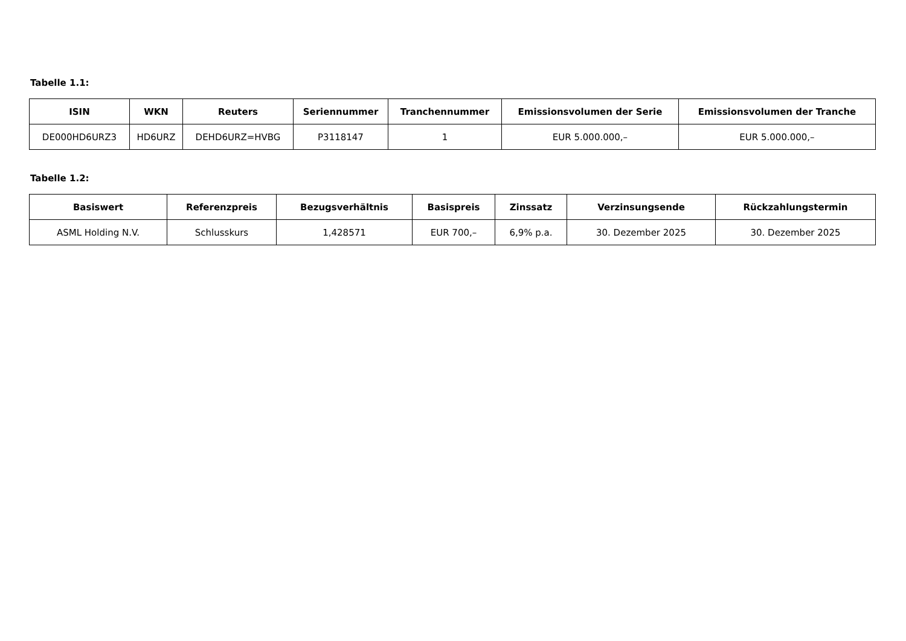Tabelle 1.1:
| ISIN | WKN | Reuters | Seriennummer | Tranchennummer | Emissionsvolumen der Serie | Emissionsvolumen der Tranche |
| --- | --- | --- | --- | --- | --- | --- |
| DE000HD6URZ3 | HD6URZ | DEHD6URZ=HVBG | P3118147 | 1 | EUR 5.000.000,– | EUR 5.000.000,– |
Tabelle 1.2:
| Basiswert | Referenzpreis | Bezugsverhältnis | Basispreis | Zinssatz | Verzinsungsende | Rückzahlungstermin |
| --- | --- | --- | --- | --- | --- | --- |
| ASML Holding N.V. | Schlusskurs | 1,428571 | EUR 700,– | 6,9% p.a. | 30. Dezember 2025 | 30. Dezember 2025 |